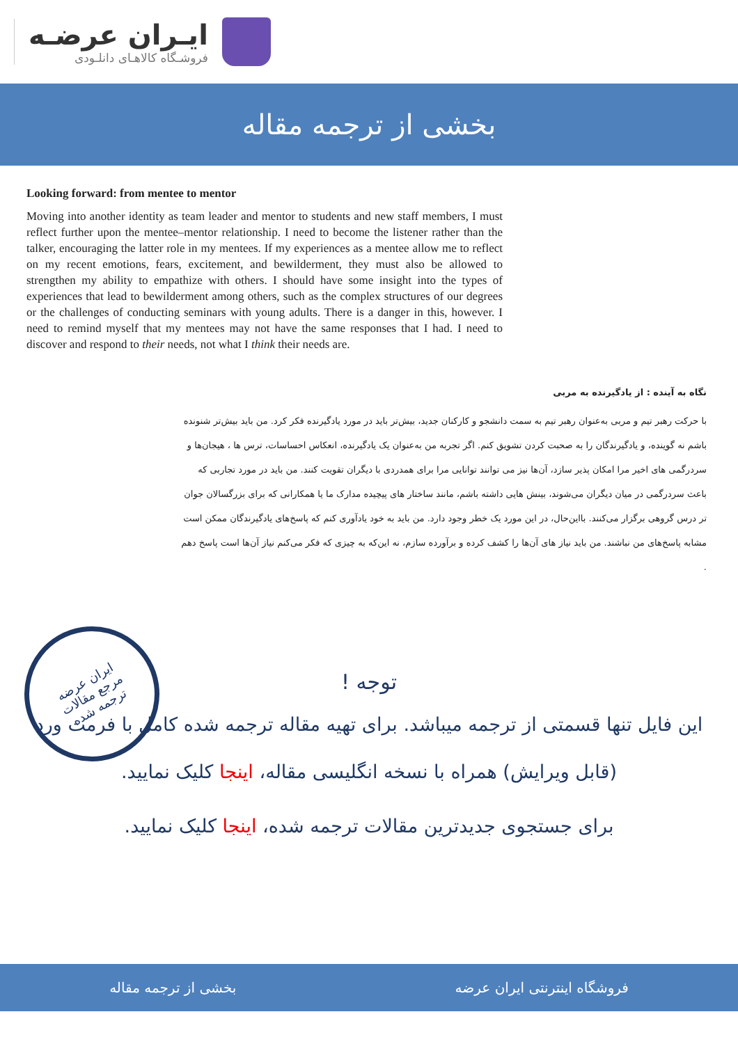ایـران عرضـه
فروشـگاه کالاهـای دانلـودی
بخشی از ترجمه مقاله
Looking forward: from mentee to mentor
Moving into another identity as team leader and mentor to students and new staff members, I must reflect further upon the mentee–mentor relationship. I need to become the listener rather than the talker, encouraging the latter role in my mentees. If my experiences as a mentee allow me to reflect on my recent emotions, fears, excitement, and bewilderment, they must also be allowed to strengthen my ability to empathize with others. I should have some insight into the types of experiences that lead to bewilderment among others, such as the complex structures of our degrees or the challenges of conducting seminars with young adults. There is a danger in this, however. I need to remind myself that my mentees may not have the same responses that I had. I need to discover and respond to their needs, not what I think their needs are.
نگاه به آینده : از یادگیرنده به مربی
با حرکت رهبر تیم و مربی به‌عنوان رهبر تیم به سمت دانشجو و کارکنان جدید، بیش‌تر باید در مورد یادگیرنده فکر کرد. من باید بیش‌تر شنونده باشم نه گوینده، و یادگیرندگان را به صحبت کردن تشویق کنم. اگر تجربه من به‌عنوان یک یادگیرنده، انعکاس احساسات، ترس ها ، هیجان‌ها و سردرگمی های اخیر مرا امکان پذیر سازد، آن‌ها نیز می توانند توانایی مرا برای همدردی با دیگران تقویت کنند. من باید در مورد تجاربی که باعث سردرگمی در میان دیگران می‌شوند، بینش هایی داشته باشم، مانند ساختار های پیچیده مدارک ما یا همکارانی که برای بزرگسالان جوان تر درس گروهی برگزار می‌کنند. بااین‌حال، در این مورد یک خطر وجود دارد. من باید به خود یادآوری کنم که پاسخ‌های یادگیرندگان ممکن است مشابه پاسخ‌های من نباشند. من باید نیاز های آن‌ها را کشف کرده و برآورده سازم، نه این‌که به چیزی که فکر می‌کنم نیاز آن‌ها است پاسخ دهم .
ایران عرضه
مرجع مقالات
ترجمه شده
توجه !
این فایل تنها قسمتی از ترجمه میباشد. برای تهیه مقاله ترجمه شده کامل با فرمت ورد (قابل ویرایش) همراه با نسخه انگلیسی مقاله، اینجا کلیک نمایید.
برای جستجوی جدیدترین مقالات ترجمه شده، اینجا کلیک نمایید.
فروشگاه اینترنتی ایران عرضه بخشی از ترجمه مقاله